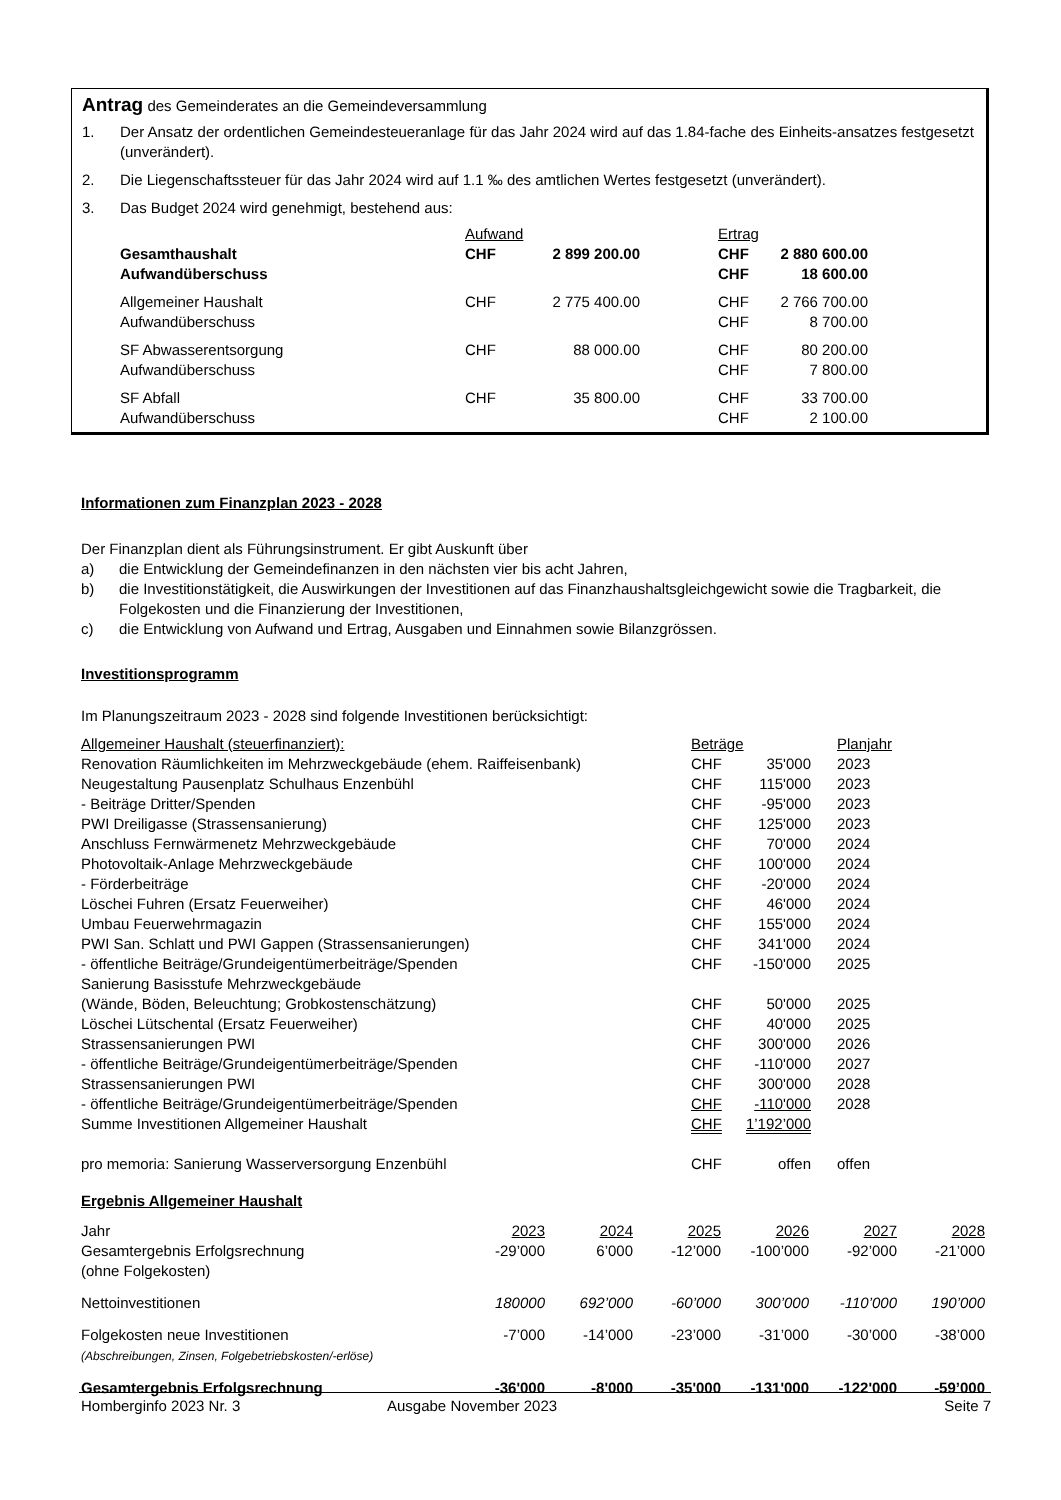Antrag des Gemeinderates an die Gemeindeversammlung
| 1. | Der Ansatz der ordentlichen Gemeindesteueranlage für das Jahr 2024 wird auf das 1.84-fache des Einheits-ansatzes festgesetzt (unverändert). |
| 2. | Die Liegenschaftssteuer für das Jahr 2024 wird auf 1.1 ‰ des amtlichen Wertes festgesetzt (unverändert). |
| 3. | Das Budget 2024 wird genehmigt, bestehend aus: |
| | Aufwand | | | Ertrag | |
| Gesamthaushalt | CHF | 2 899 200.00 | | CHF | 2 880 600.00 |
| Aufwandüberschuss | | | | CHF | 18 600.00 |
| Allgemeiner Haushalt | CHF | 2 775 400.00 | | CHF | 2 766 700.00 |
| Aufwandüberschuss | | | | CHF | 8 700.00 |
| SF Abwasserentsorgung | CHF | 88 000.00 | | CHF | 80 200.00 |
| Aufwandüberschuss | | | | CHF | 7 800.00 |
| SF Abfall | CHF | 35 800.00 | | CHF | 33 700.00 |
| Aufwandüberschuss | | | | CHF | 2 100.00 |
Informationen zum Finanzplan 2023 - 2028
Der Finanzplan dient als Führungsinstrument. Er gibt Auskunft über
| a) | die Entwicklung der Gemeindefinanzen in den nächsten vier bis acht Jahren, |
| b) | die Investitionstätigkeit, die Auswirkungen der Investitionen auf das Finanzhaushaltsgleichgewicht sowie die Tragbarkeit, die Folgekosten und die Finanzierung der Investitionen, |
| c) | die Entwicklung von Aufwand und Ertrag, Ausgaben und Einnahmen sowie Bilanzgrössen. |
Investitionsprogramm
Im Planungszeitraum 2023 - 2028 sind folgende Investitionen berücksichtigt:
| Allgemeiner Haushalt (steuerfinanziert): | Beträge | | Planjahr |
| Renovation Räumlichkeiten im Mehrzweckgebäude (ehem. Raiffeisenbank) | CHF | 35'000 | 2023 |
| Neugestaltung Pausenplatz Schulhaus Enzenbühl | CHF | 115'000 | 2023 |
| - Beiträge Dritter/Spenden | CHF | -95'000 | 2023 |
| PWI Dreiligasse (Strassensanierung) | CHF | 125'000 | 2023 |
| Anschluss Fernwärmenetz Mehrzweckgebäude | CHF | 70'000 | 2024 |
| Photovoltaik-Anlage Mehrzweckgebäude | CHF | 100'000 | 2024 |
| - Förderbeiträge | CHF | -20'000 | 2024 |
| Löschei Fuhren (Ersatz Feuerweiher) | CHF | 46'000 | 2024 |
| Umbau Feuerwehrmagazin | CHF | 155'000 | 2024 |
| PWI San. Schlatt und PWI Gappen (Strassensanierungen) | CHF | 341'000 | 2024 |
| - öffentliche Beiträge/Grundeigentümerbeiträge/Spenden | CHF | -150'000 | 2025 |
| Sanierung Basisstufe Mehrzweckgebäude (Wände, Böden, Beleuchtung; Grobkostenschätzung) | CHF | 50'000 | 2025 |
| Löschei Lütschental (Ersatz Feuerweiher) | CHF | 40'000 | 2025 |
| Strassensanierungen PWI | CHF | 300'000 | 2026 |
| - öffentliche Beiträge/Grundeigentümerbeiträge/Spenden | CHF | -110'000 | 2027 |
| Strassensanierungen PWI | CHF | 300'000 | 2028 |
| - öffentliche Beiträge/Grundeigentümerbeiträge/Spenden | CHF | -110'000 | 2028 |
| Summe Investitionen Allgemeiner Haushalt | CHF | 1’192’000 | |
| pro memoria: Sanierung Wasserversorgung Enzenbühl | CHF | offen | offen |
Ergebnis Allgemeiner Haushalt
| Jahr | 2023 | 2024 | 2025 | 2026 | 2027 | 2028 |
| Gesamtergebnis Erfolgsrechnung (ohne Folgekosten) | -29’000 | 6’000 | -12’000 | -100’000 | -92’000 | -21’000 |
| Nettoinvestitionen | 180000 | 692’000 | -60’000 | 300’000 | -110’000 | 190’000 |
| Folgekosten neue Investitionen (Abschreibungen, Zinsen, Folgebetriebskosten/-erlöse) | -7’000 | -14’000 | -23’000 | -31’000 | -30’000 | -38’000 |
| Gesamtergebnis Erfolgsrechnung | -36'000 | -8'000 | -35'000 | -131'000 | -122'000 | -59’000 |
Homberginfo 2023 Nr. 3 Ausgabe November 2023 Seite 7